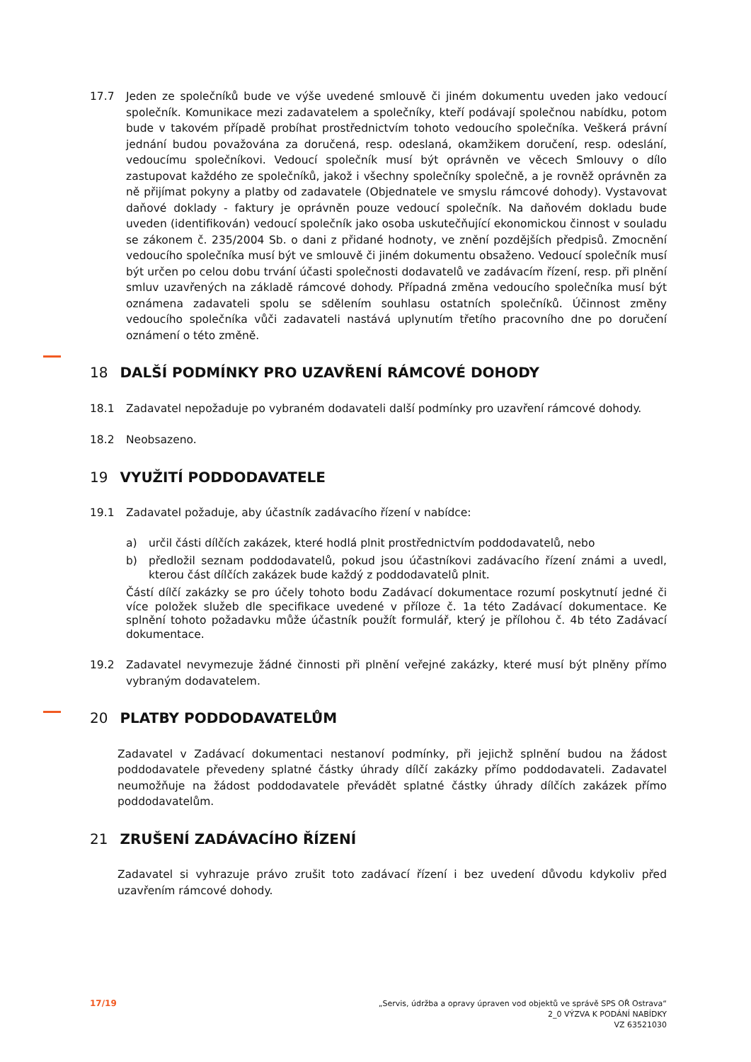17.7 Jeden ze společníků bude ve výše uvedené smlouvě či jiném dokumentu uveden jako vedoucí společník. Komunikace mezi zadavatelem a společníky, kteří podávají společnou nabídku, potom bude v takovém případě probíhat prostřednictvím tohoto vedoucího společníka. Veškerá právní jednání budou považována za doručená, resp. odeslaná, okamžikem doručení, resp. odeslání, vedoucímu společníkovi. Vedoucí společník musí být oprávněn ve věcech Smlouvy o dílo zastupovat každého ze společníků, jakož i všechny společníky společně, a je rovněž oprávněn za ně přijímat pokyny a platby od zadavatele (Objednatele ve smyslu rámcové dohody). Vystavovat daňové doklady - faktury je oprávněn pouze vedoucí společník. Na daňovém dokladu bude uveden (identifikován) vedoucí společník jako osoba uskutečňující ekonomickou činnost v souladu se zákonem č. 235/2004 Sb. o dani z přidané hodnoty, ve znění pozdějších předpisů. Zmocnění vedoucího společníka musí být ve smlouvě či jiném dokumentu obsaženo. Vedoucí společník musí být určen po celou dobu trvání účasti společnosti dodavatelů ve zadávacím řízení, resp. při plnění smluv uzavřených na základě rámcové dohody. Případná změna vedoucího společníka musí být oznámena zadavateli spolu se sdělením souhlasu ostatních společníků. Účinnost změny vedoucího společníka vůči zadavateli nastává uplynutím třetího pracovního dne po doručení oznámení o této změně.
18 DALŠÍ PODMÍNKY PRO UZAVŘENÍ RÁMCOVÉ DOHODY
18.1 Zadavatel nepožaduje po vybraném dodavateli další podmínky pro uzavření rámcové dohody.
18.2 Neobsazeno.
19 VYUŽITÍ PODDODAVATELE
19.1 Zadavatel požaduje, aby účastník zadávacího řízení v nabídce:
a) určil části dílčích zakázek, které hodlá plnit prostřednictvím poddodavatelů, nebo
b) předložil seznam poddodavatelů, pokud jsou účastníkovi zadávacího řízení známi a uvedl, kterou část dílčích zakázek bude každý z poddodavatelů plnit.
Částí dílčí zakázky se pro účely tohoto bodu Zadávací dokumentace rozumí poskytnutí jedné či více položek služeb dle specifikace uvedené v příloze č. 1a této Zadávací dokumentace. Ke splnění tohoto požadavku může účastník použít formulář, který je přílohou č. 4b této Zadávací dokumentace.
19.2 Zadavatel nevymezuje žádné činnosti při plnění veřejné zakázky, které musí být plněny přímo vybraným dodavatelem.
20 PLATBY PODDODAVATELŮM
Zadavatel v Zadávací dokumentaci nestanoví podmínky, při jejichž splnění budou na žádost poddodavatele převedeny splatné částky úhrady dílčí zakázky přímo poddodavateli. Zadavatel neumožňuje na žádost poddodavatele převádět splatné částky úhrady dílčích zakázek přímo poddodavatelům.
21 ZRUŠENÍ ZADÁVACÍHO ŘÍZENÍ
Zadavatel si vyhrazuje právo zrušit toto zadávací řízení i bez uvedení důvodu kdykoliv před uzavřením rámcové dohody.
17/19 „Servis, údržba a opravy úpraven vod objektů ve správě SPS OŘ Ostrava“
2_0 VÝZVA K PODÁNÍ NABÍDKY
VZ 63521030